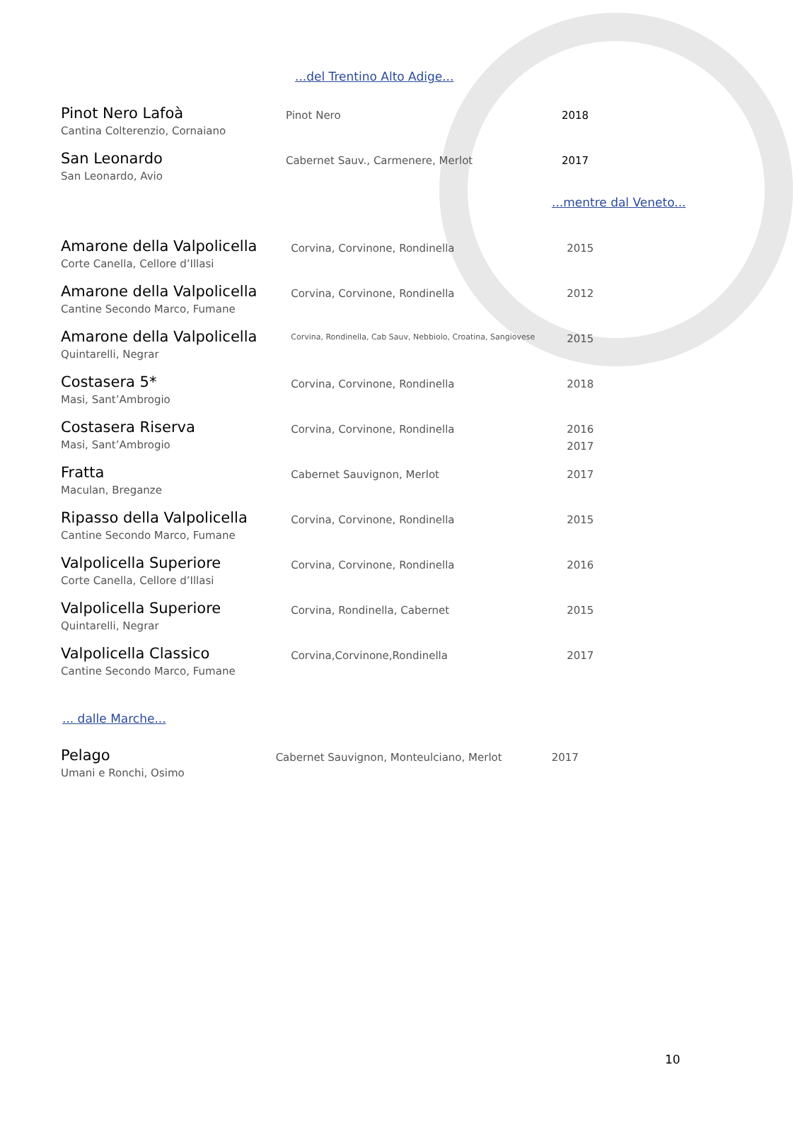...del Trentino Alto Adige...
| Pinot Nero Lafoà | Pinot Nero | 2018 |
| Cantina Colterenzio, Cornaiano | | |
| San Leonardo | Cabernet Sauv., Carmenere, Merlot | 2017 |
| San Leonardo, Avio | | |
...mentre dal Veneto...
| Amarone della Valpolicella | Corvina, Corvinone, Rondinella | 2015 |
| Corte Canella, Cellore d’Illasi | | |
| Amarone della Valpolicella | Corvina, Corvinone, Rondinella | 2012 |
| Cantine Secondo Marco, Fumane | | |
| Amarone della Valpolicella | Corvina, Rondinella, Cab Sauv, Nebbiolo, Croatina, Sangiovese | 2015 |
| Quintarelli, Negrar | | |
| Costasera 5* | Corvina, Corvinone, Rondinella | 2018 |
| Masi, Sant’Ambrogio | | |
| Costasera Riserva | Corvina, Corvinone, Rondinella | 2016 |
| Masi, Sant’Ambrogio | | 2017 |
| Fratta | Cabernet Sauvignon, Merlot | 2017 |
| Maculan, Breganze | | |
| Ripasso della Valpolicella | Corvina, Corvinone, Rondinella | 2015 |
| Cantine Secondo Marco, Fumane | | |
| Valpolicella Superiore | Corvina, Corvinone, Rondinella | 2016 |
| Corte Canella, Cellore d’Illasi | | |
| Valpolicella Superiore | Corvina, Rondinella, Cabernet | 2015 |
| Quintarelli, Negrar | | |
| Valpolicella Classico | Corvina,Corvinone,Rondinella | 2017 |
| Cantine Secondo Marco, Fumane | | |
... dalle Marche...
| Pelago | Cabernet Sauvignon, Monteulciano, Merlot | 2017 |
| Umani e Ronchi, Osimo | | |
10